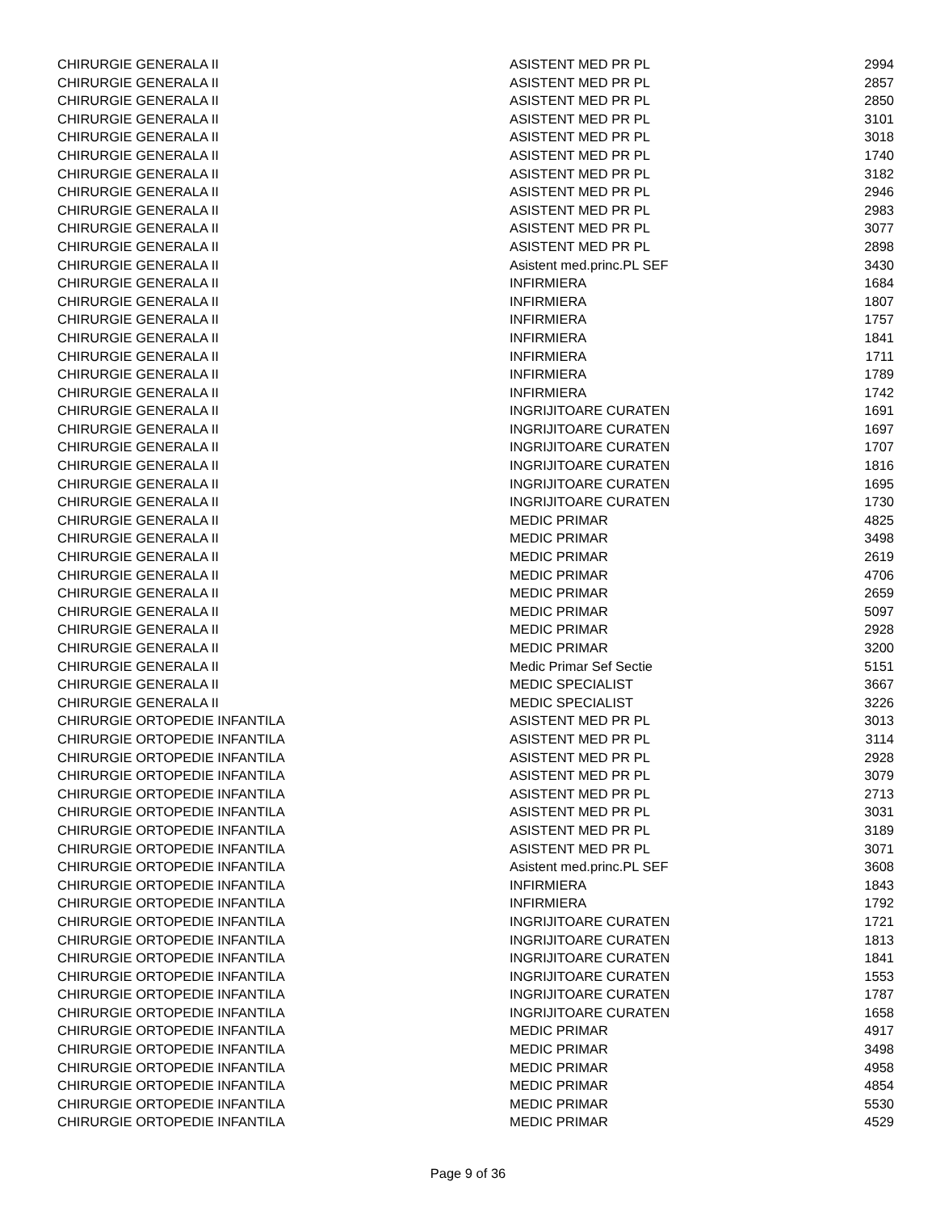| CHIRURGIE GENERALA II | ASISTENT MED PR PL | 2994 |
| CHIRURGIE GENERALA II | ASISTENT MED PR PL | 2857 |
| CHIRURGIE GENERALA II | ASISTENT MED PR PL | 2850 |
| CHIRURGIE GENERALA II | ASISTENT MED PR PL | 3101 |
| CHIRURGIE GENERALA II | ASISTENT MED PR PL | 3018 |
| CHIRURGIE GENERALA II | ASISTENT MED PR PL | 1740 |
| CHIRURGIE GENERALA II | ASISTENT MED PR PL | 3182 |
| CHIRURGIE GENERALA II | ASISTENT MED PR PL | 2946 |
| CHIRURGIE GENERALA II | ASISTENT MED PR PL | 2983 |
| CHIRURGIE GENERALA II | ASISTENT MED PR PL | 3077 |
| CHIRURGIE GENERALA II | ASISTENT MED PR PL | 2898 |
| CHIRURGIE GENERALA II | Asistent med.princ.PL SEF | 3430 |
| CHIRURGIE GENERALA II | INFIRMIERA | 1684 |
| CHIRURGIE GENERALA II | INFIRMIERA | 1807 |
| CHIRURGIE GENERALA II | INFIRMIERA | 1757 |
| CHIRURGIE GENERALA II | INFIRMIERA | 1841 |
| CHIRURGIE GENERALA II | INFIRMIERA | 1711 |
| CHIRURGIE GENERALA II | INFIRMIERA | 1789 |
| CHIRURGIE GENERALA II | INFIRMIERA | 1742 |
| CHIRURGIE GENERALA II | INGRIJITOARE CURATEN | 1691 |
| CHIRURGIE GENERALA II | INGRIJITOARE CURATEN | 1697 |
| CHIRURGIE GENERALA II | INGRIJITOARE CURATEN | 1707 |
| CHIRURGIE GENERALA II | INGRIJITOARE CURATEN | 1816 |
| CHIRURGIE GENERALA II | INGRIJITOARE CURATEN | 1695 |
| CHIRURGIE GENERALA II | INGRIJITOARE CURATEN | 1730 |
| CHIRURGIE GENERALA II | MEDIC PRIMAR | 4825 |
| CHIRURGIE GENERALA II | MEDIC PRIMAR | 3498 |
| CHIRURGIE GENERALA II | MEDIC PRIMAR | 2619 |
| CHIRURGIE GENERALA II | MEDIC PRIMAR | 4706 |
| CHIRURGIE GENERALA II | MEDIC PRIMAR | 2659 |
| CHIRURGIE GENERALA II | MEDIC PRIMAR | 5097 |
| CHIRURGIE GENERALA II | MEDIC PRIMAR | 2928 |
| CHIRURGIE GENERALA II | MEDIC PRIMAR | 3200 |
| CHIRURGIE GENERALA II | Medic Primar Sef Sectie | 5151 |
| CHIRURGIE GENERALA II | MEDIC SPECIALIST | 3667 |
| CHIRURGIE GENERALA II | MEDIC SPECIALIST | 3226 |
| CHIRURGIE ORTOPEDIE INFANTILA | ASISTENT MED PR PL | 3013 |
| CHIRURGIE ORTOPEDIE INFANTILA | ASISTENT MED PR PL | 3114 |
| CHIRURGIE ORTOPEDIE INFANTILA | ASISTENT MED PR PL | 2928 |
| CHIRURGIE ORTOPEDIE INFANTILA | ASISTENT MED PR PL | 3079 |
| CHIRURGIE ORTOPEDIE INFANTILA | ASISTENT MED PR PL | 2713 |
| CHIRURGIE ORTOPEDIE INFANTILA | ASISTENT MED PR PL | 3031 |
| CHIRURGIE ORTOPEDIE INFANTILA | ASISTENT MED PR PL | 3189 |
| CHIRURGIE ORTOPEDIE INFANTILA | ASISTENT MED PR PL | 3071 |
| CHIRURGIE ORTOPEDIE INFANTILA | Asistent med.princ.PL SEF | 3608 |
| CHIRURGIE ORTOPEDIE INFANTILA | INFIRMIERA | 1843 |
| CHIRURGIE ORTOPEDIE INFANTILA | INFIRMIERA | 1792 |
| CHIRURGIE ORTOPEDIE INFANTILA | INGRIJITOARE CURATEN | 1721 |
| CHIRURGIE ORTOPEDIE INFANTILA | INGRIJITOARE CURATEN | 1813 |
| CHIRURGIE ORTOPEDIE INFANTILA | INGRIJITOARE CURATEN | 1841 |
| CHIRURGIE ORTOPEDIE INFANTILA | INGRIJITOARE CURATEN | 1553 |
| CHIRURGIE ORTOPEDIE INFANTILA | INGRIJITOARE CURATEN | 1787 |
| CHIRURGIE ORTOPEDIE INFANTILA | INGRIJITOARE CURATEN | 1658 |
| CHIRURGIE ORTOPEDIE INFANTILA | MEDIC PRIMAR | 4917 |
| CHIRURGIE ORTOPEDIE INFANTILA | MEDIC PRIMAR | 3498 |
| CHIRURGIE ORTOPEDIE INFANTILA | MEDIC PRIMAR | 4958 |
| CHIRURGIE ORTOPEDIE INFANTILA | MEDIC PRIMAR | 4854 |
| CHIRURGIE ORTOPEDIE INFANTILA | MEDIC PRIMAR | 5530 |
| CHIRURGIE ORTOPEDIE INFANTILA | MEDIC PRIMAR | 4529 |
Page 9 of 36